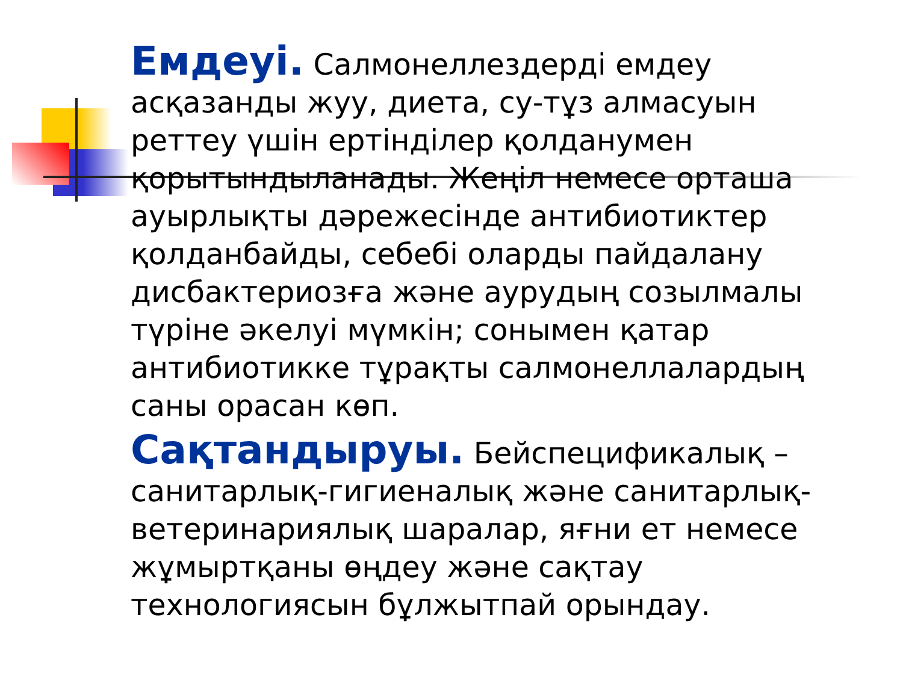Емдеуі. Салмонеллездерді емдеу асқазанды жуу, диета, су-тұз алмасуын реттеу үшін ертінділер қолданумен қорытындыланады. Жеңіл немесе орташа ауырлықты дәрежесінде антибиотиктер қолданбайды, себебі оларды пайдалану дисбактериозға және аурудың созылмалы түріне әкелуі мүмкін; сонымен қатар антибиотикке тұрақты салмонеллалардың саны орасан көп.
Сақтандыруы. Бейспецификалық – санитарлық-гигиеналық және санитарлық-ветеринариялық шаралар, яғни ет немесе жұмыртқаны өңдеу және сақтау технологиясын бұлжытпай орындау.